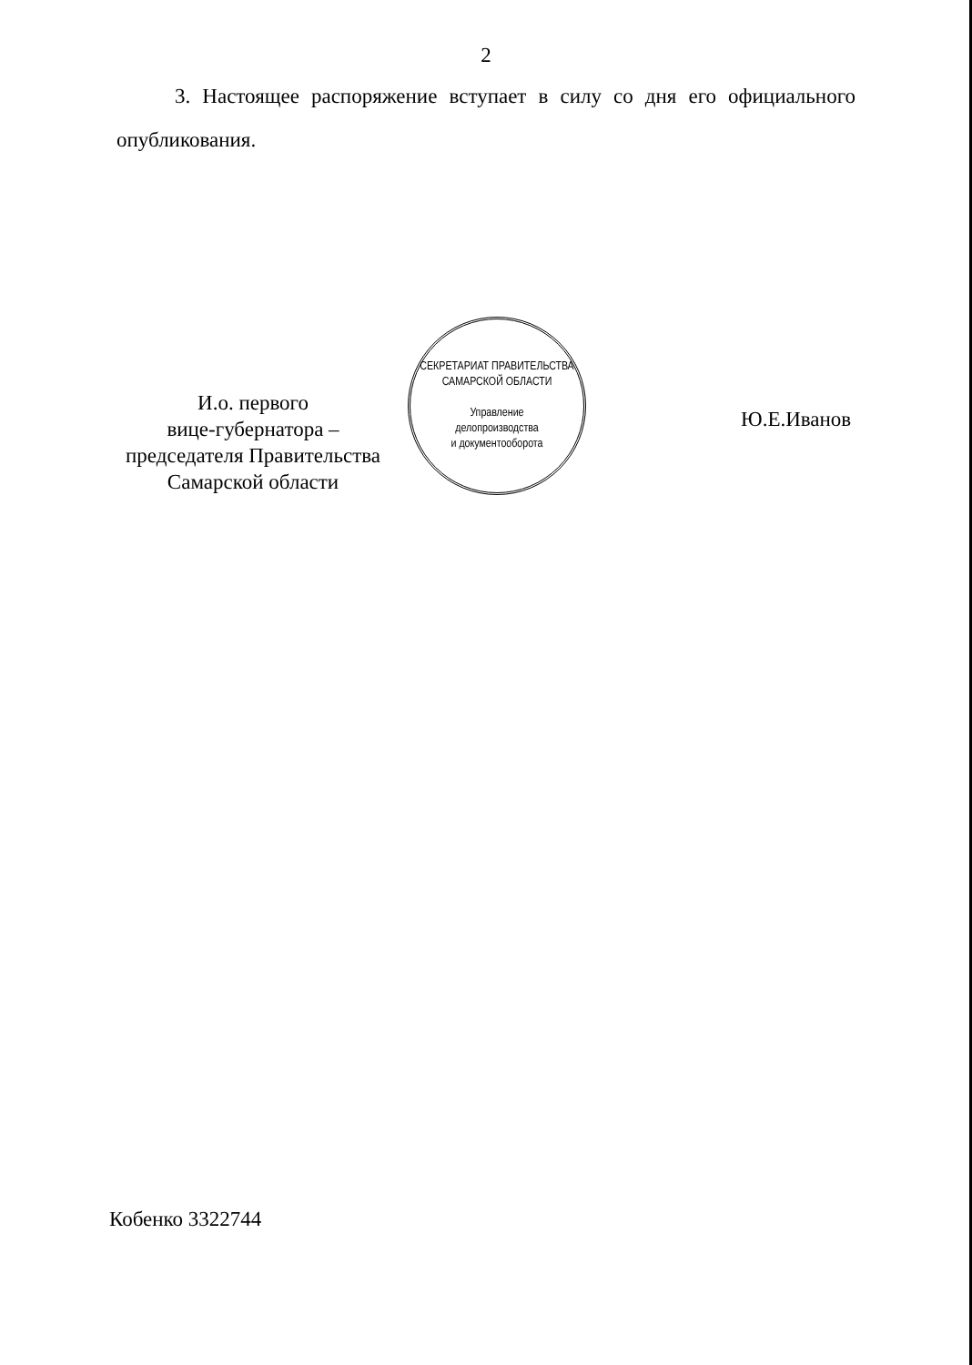2
3. Настоящее распоряжение вступает в силу со дня его официального опубликования.
И.о. первого
вице-губернатора –
председателя Правительства
Самарской области
СЕКРЕТАРИАТ ПРАВИТЕЛЬСТВА САМАРСКОЙ ОБЛАСТИ
Управление
делопроизводства
и документооборота
Ю.Е.Иванов
Кобенко 3322744